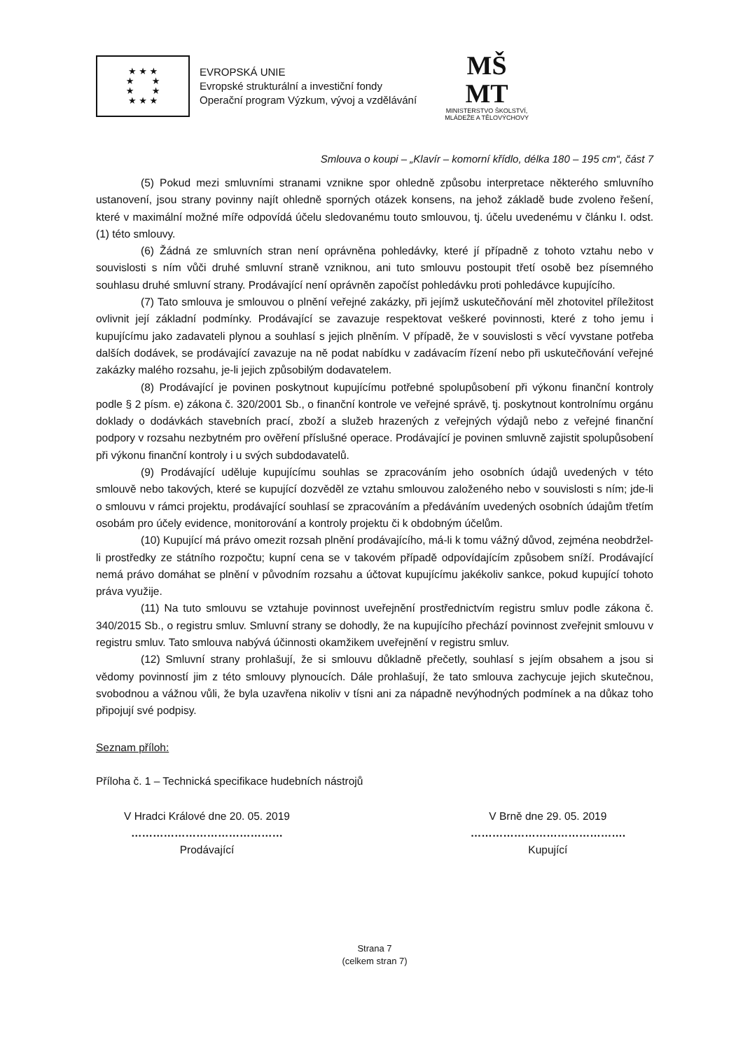★ ★ ★
★ ★
★ ★
★ ★ ★
EVROPSKÁ UNIE
Evropské strukturální a investiční fondy
Operační program Výzkum, vývoj a vzdělávání
MŠ
MT
MINISTERSTVO ŠKOLSTVÍ,
MLÁDEŽE A TĚLOVÝCHOVY
Smlouva o koupi – „Klavír – komorní křídlo, délka 180 – 195 cm“, část 7
(5) Pokud mezi smluvními stranami vznikne spor ohledně způsobu interpretace některého smluvního ustanovení, jsou strany povinny najít ohledně sporných otázek konsens, na jehož základě bude zvoleno řešení, které v maximální možné míře odpovídá účelu sledovanému touto smlouvou, tj. účelu uvedenému v článku I. odst. (1) této smlouvy.
(6) Žádná ze smluvních stran není oprávněna pohledávky, které jí případně z tohoto vztahu nebo v souvislosti s ním vůči druhé smluvní straně vzniknou, ani tuto smlouvu postoupit třetí osobě bez písemného souhlasu druhé smluvní strany. Prodávající není oprávněn započíst pohledávku proti pohledávce kupujícího.
(7) Tato smlouva je smlouvou o plnění veřejné zakázky, při jejímž uskutečňování měl zhotovitel příležitost ovlivnit její základní podmínky. Prodávající se zavazuje respektovat veškeré povinnosti, které z toho jemu i kupujícímu jako zadavateli plynou a souhlasí s jejich plněním. V případě, že v souvislosti s věcí vyvstane potřeba dalších dodávek, se prodávající zavazuje na ně podat nabídku v zadávacím řízení nebo při uskutečňování veřejné zakázky malého rozsahu, je-li jejich způsobilým dodavatelem.
(8) Prodávající je povinen poskytnout kupujícímu potřebné spolupůsobení při výkonu finanční kontroly podle § 2 písm. e) zákona č. 320/2001 Sb., o finanční kontrole ve veřejné správě, tj. poskytnout kontrolnímu orgánu doklady o dodávkách stavebních prací, zboží a služeb hrazených z veřejných výdajů nebo z veřejné finanční podpory v rozsahu nezbytném pro ověření příslušné operace. Prodávající je povinen smluvně zajistit spolupůsobení při výkonu finanční kontroly i u svých subdodavatelů.
(9) Prodávající uděluje kupujícímu souhlas se zpracováním jeho osobních údajů uvedených v této smlouvě nebo takových, které se kupující dozvěděl ze vztahu smlouvou založeného nebo v souvislosti s ním; jde-li o smlouvu v rámci projektu, prodávající souhlasí se zpracováním a předáváním uvedených osobních údajům třetím osobám pro účely evidence, monitorování a kontroly projektu či k obdobným účelům.
(10) Kupující má právo omezit rozsah plnění prodávajícího, má-li k tomu vážný důvod, zejména neobdržel-li prostředky ze státního rozpočtu; kupní cena se v takovém případě odpovídajícím způsobem sníží. Prodávající nemá právo domáhat se plnění v původním rozsahu a účtovat kupujícímu jakékoliv sankce, pokud kupující tohoto práva využije.
(11) Na tuto smlouvu se vztahuje povinnost uveřejnění prostřednictvím registru smluv podle zákona č. 340/2015 Sb., o registru smluv. Smluvní strany se dohodly, že na kupujícího přechází povinnost zveřejnit smlouvu v registru smluv. Tato smlouva nabývá účinnosti okamžikem uveřejnění v registru smluv.
(12) Smluvní strany prohlašují, že si smlouvu důkladně přečetly, souhlasí s jejím obsahem a jsou si vědomy povinností jim z této smlouvy plynoucích. Dále prohlašují, že tato smlouva zachycuje jejich skutečnou, svobodnou a vážnou vůli, že byla uzavřena nikoliv v tísni ani za nápadně nevýhodných podmínek a na důkaz toho připojují své podpisy.
Seznam příloh:
Příloha č. 1 – Technická specifikace hudebních nástrojů
V Hradci Králové dne 20. 05. 2019
……………………………………
Prodávající
V Brně dne 29. 05. 2019
…………………………………….
Kupující
Strana 7
(celkem stran 7)